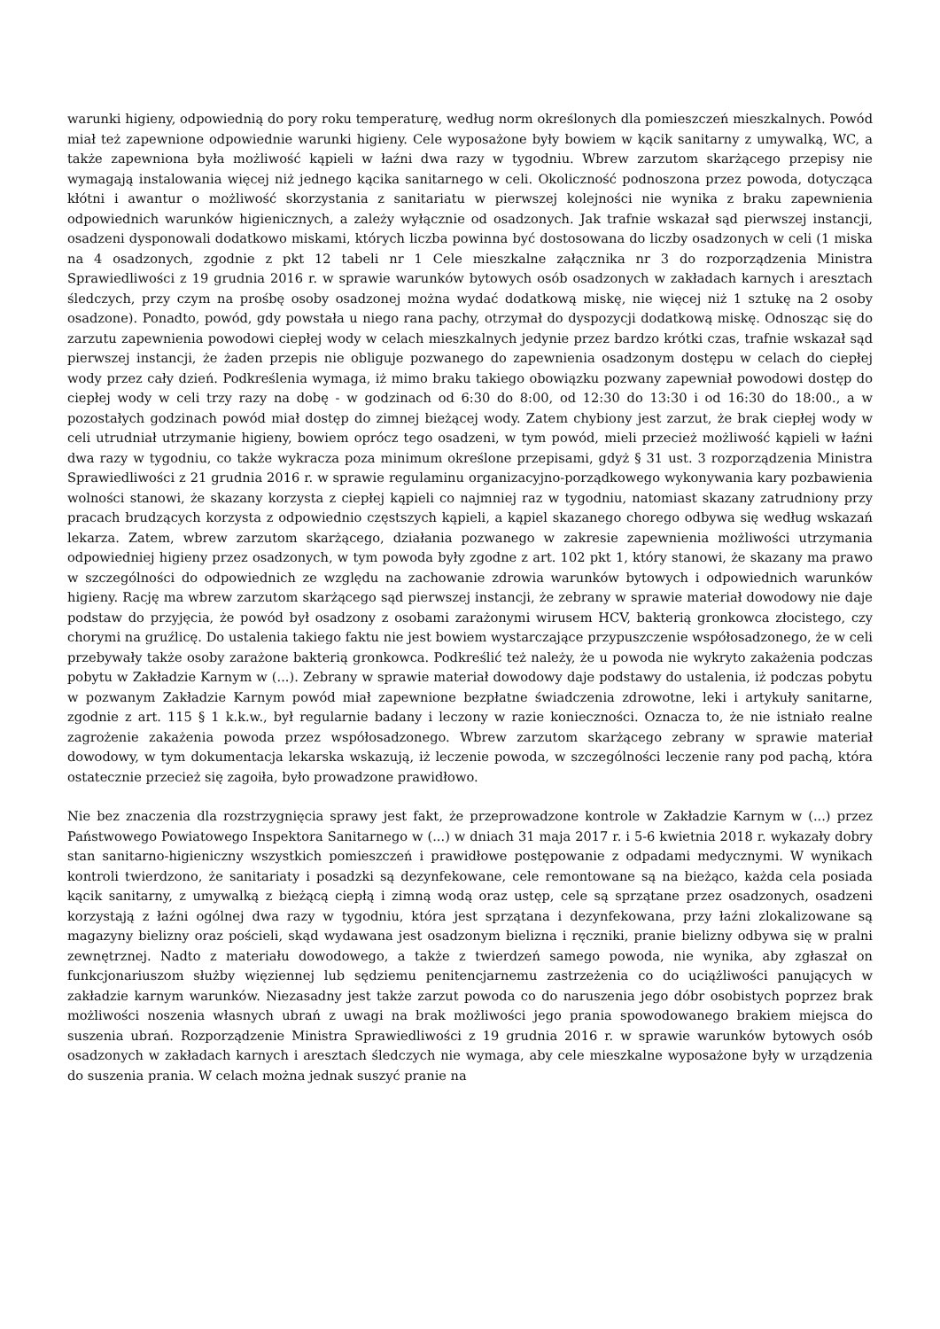warunki higieny, odpowiednią do pory roku temperaturę, według norm określonych dla pomieszczeń mieszkalnych. Powód miał też zapewnione odpowiednie warunki higieny. Cele wyposażone były bowiem w kącik sanitarny z umywalką, WC, a także zapewniona była możliwość kąpieli w łaźni dwa razy w tygodniu. Wbrew zarzutom skarżącego przepisy nie wymagają instalowania więcej niż jednego kącika sanitarnego w celi. Okoliczność podnoszona przez powoda, dotycząca kłótni i awantur o możliwość skorzystania z sanitariatu w pierwszej kolejności nie wynika z braku zapewnienia odpowiednich warunków higienicznych, a zależy wyłącznie od osadzonych. Jak trafnie wskazał sąd pierwszej instancji, osadzeni dysponowali dodatkowo miskami, których liczba powinna być dostosowana do liczby osadzonych w celi (1 miska na 4 osadzonych, zgodnie z pkt 12 tabeli nr 1 Cele mieszkalne załącznika nr 3 do rozporządzenia Ministra Sprawiedliwości z 19 grudnia 2016 r. w sprawie warunków bytowych osób osadzonych w zakładach karnych i aresztach śledczych, przy czym na prośbę osoby osadzonej można wydać dodatkową miskę, nie więcej niż 1 sztukę na 2 osoby osadzone). Ponadto, powód, gdy powstała u niego rana pachy, otrzymał do dyspozycji dodatkową miskę. Odnosząc się do zarzutu zapewnienia powodowi ciepłej wody w celach mieszkalnych jedynie przez bardzo krótki czas, trafnie wskazał sąd pierwszej instancji, że żaden przepis nie obliguje pozwanego do zapewnienia osadzonym dostępu w celach do ciepłej wody przez cały dzień. Podkreślenia wymaga, iż mimo braku takiego obowiązku pozwany zapewniał powodowi dostęp do ciepłej wody w celi trzy razy na dobę - w godzinach od 6:30 do 8:00, od 12:30 do 13:30 i od 16:30 do 18:00., a w pozostałych godzinach powód miał dostęp do zimnej bieżącej wody. Zatem chybiony jest zarzut, że brak ciepłej wody w celi utrudniał utrzymanie higieny, bowiem oprócz tego osadzeni, w tym powód, mieli przecież możliwość kąpieli w łaźni dwa razy w tygodniu, co także wykracza poza minimum określone przepisami, gdyż § 31 ust. 3 rozporządzenia Ministra Sprawiedliwości z 21 grudnia 2016 r. w sprawie regulaminu organizacyjno-porządkowego wykonywania kary pozbawienia wolności stanowi, że skazany korzysta z ciepłej kąpieli co najmniej raz w tygodniu, natomiast skazany zatrudniony przy pracach brudzących korzysta z odpowiednio częstszych kąpieli, a kąpiel skazanego chorego odbywa się według wskazań lekarza. Zatem, wbrew zarzutom skarżącego, działania pozwanego w zakresie zapewnienia możliwości utrzymania odpowiedniej higieny przez osadzonych, w tym powoda były zgodne z art. 102 pkt 1, który stanowi, że skazany ma prawo w szczególności do odpowiednich ze względu na zachowanie zdrowia warunków bytowych i odpowiednich warunków higieny. Rację ma wbrew zarzutom skarżącego sąd pierwszej instancji, że zebrany w sprawie materiał dowodowy nie daje podstaw do przyjęcia, że powód był osadzony z osobami zarażonymi wirusem HCV, bakterią gronkowca złocistego, czy chorymi na gruźlicę. Do ustalenia takiego faktu nie jest bowiem wystarczające przypuszczenie współosadzonego, że w celi przebywały także osoby zarażone bakterią gronkowca. Podkreślić też należy, że u powoda nie wykryto zakażenia podczas pobytu w Zakładzie Karnym w (...). Zebrany w sprawie materiał dowodowy daje podstawy do ustalenia, iż podczas pobytu w pozwanym Zakładzie Karnym powód miał zapewnione bezpłatne świadczenia zdrowotne, leki i artykuły sanitarne, zgodnie z art. 115 § 1 k.k.w., był regularnie badany i leczony w razie konieczności. Oznacza to, że nie istniało realne zagrożenie zakażenia powoda przez współosadzonego. Wbrew zarzutom skarżącego zebrany w sprawie materiał dowodowy, w tym dokumentacja lekarska wskazują, iż leczenie powoda, w szczególności leczenie rany pod pachą, która ostatecznie przecież się zagoiła, było prowadzone prawidłowo.
Nie bez znaczenia dla rozstrzygnięcia sprawy jest fakt, że przeprowadzone kontrole w Zakładzie Karnym w (...) przez Państwowego Powiatowego Inspektora Sanitarnego w (...) w dniach 31 maja 2017 r. i 5-6 kwietnia 2018 r. wykazały dobry stan sanitarno-higieniczny wszystkich pomieszczeń i prawidłowe postępowanie z odpadami medycznymi. W wynikach kontroli twierdzono, że sanitariaty i posadzki są dezynfekowane, cele remontowane są na bieżąco, każda cela posiada kącik sanitarny, z umywalką z bieżącą ciepłą i zimną wodą oraz ustęp, cele są sprzątane przez osadzonych, osadzeni korzystają z łaźni ogólnej dwa razy w tygodniu, która jest sprzątana i dezynfekowana, przy łaźni zlokalizowane są magazyny bielizny oraz pościeli, skąd wydawana jest osadzonym bielizna i ręczniki, pranie bielizny odbywa się w pralni zewnętrznej. Nadto z materiału dowodowego, a także z twierdzeń samego powoda, nie wynika, aby zgłaszał on funkcjonariuszom służby więziennej lub sędziemu penitencjarnemu zastrzeżenia co do uciążliwości panujących w zakładzie karnym warunków. Niezasadny jest także zarzut powoda co do naruszenia jego dóbr osobistych poprzez brak możliwości noszenia własnych ubrań z uwagi na brak możliwości jego prania spowodowanego brakiem miejsca do suszenia ubrań. Rozporządzenie Ministra Sprawiedliwości z 19 grudnia 2016 r. w sprawie warunków bytowych osób osadzonych w zakładach karnych i aresztach śledczych nie wymaga, aby cele mieszkalne wyposażone były w urządzenia do suszenia prania. W celach można jednak suszyć pranie na